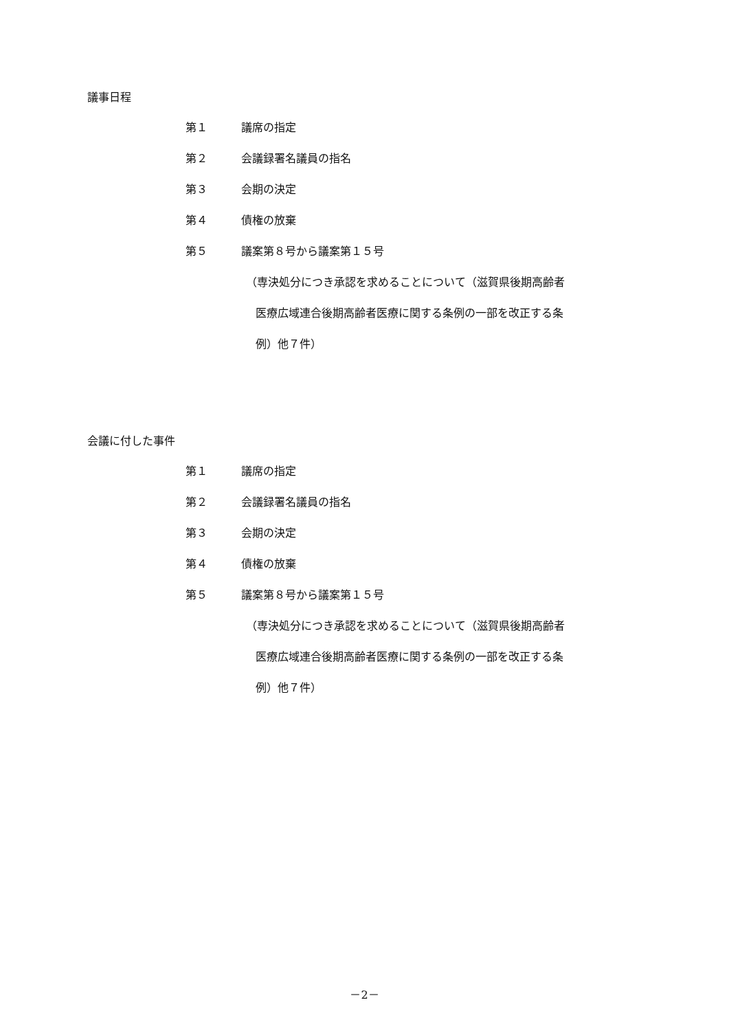議事日程
第１ 議席の指定
第２ 会議録署名議員の指名
第３ 会期の決定
第４ 債権の放棄
第５ 議案第８号から議案第１５号
（専決処分につき承認を求めることについて（滋賀県後期高齢者
医療広域連合後期高齢者医療に関する条例の一部を改正する条
例）他７件）
会議に付した事件
第１ 議席の指定
第２ 会議録署名議員の指名
第３ 会期の決定
第４ 債権の放棄
第５ 議案第８号から議案第１５号
（専決処分につき承認を求めることについて（滋賀県後期高齢者
医療広域連合後期高齢者医療に関する条例の一部を改正する条
例）他７件）
－2－